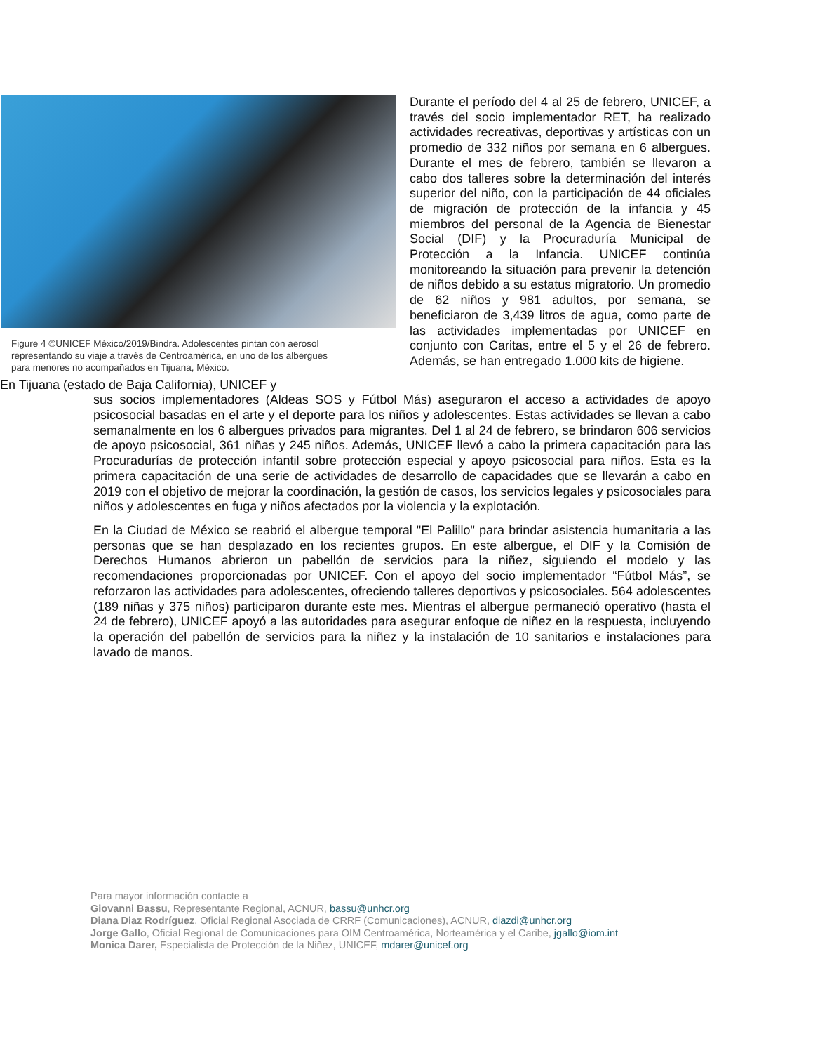Figure 4 ©UNICEF México/2019/Bindra. Adolescentes pintan con aerosol representando su viaje a través de Centroamérica, en uno de los albergues para menores no acompañados en Tijuana, México.
Durante el período del 4 al 25 de febrero, UNICEF, a través del socio implementador RET, ha realizado actividades recreativas, deportivas y artísticas con un promedio de 332 niños por semana en 6 albergues. Durante el mes de febrero, también se llevaron a cabo dos talleres sobre la determinación del interés superior del niño, con la participación de 44 oficiales de migración de protección de la infancia y 45 miembros del personal de la Agencia de Bienestar Social (DIF) y la Procuraduría Municipal de Protección a la Infancia. UNICEF continúa monitoreando la situación para prevenir la detención de niños debido a su estatus migratorio. Un promedio de 62 niños y 981 adultos, por semana, se beneficiaron de 3,439 litros de agua, como parte de las actividades implementadas por UNICEF en conjunto con Caritas, entre el 5 y el 26 de febrero. Además, se han entregado 1.000 kits de higiene.
En Tijuana (estado de Baja California), UNICEF y
sus socios implementadores (Aldeas SOS y Fútbol Más) aseguraron el acceso a actividades de apoyo psicosocial basadas en el arte y el deporte para los niños y adolescentes. Estas actividades se llevan a cabo semanalmente en los 6 albergues privados para migrantes. Del 1 al 24 de febrero, se brindaron 606 servicios de apoyo psicosocial, 361 niñas y 245 niños. Además, UNICEF llevó a cabo la primera capacitación para las Procuradurías de protección infantil sobre protección especial y apoyo psicosocial para niños. Esta es la primera capacitación de una serie de actividades de desarrollo de capacidades que se llevarán a cabo en 2019 con el objetivo de mejorar la coordinación, la gestión de casos, los servicios legales y psicosociales para niños y adolescentes en fuga y niños afectados por la violencia y la explotación.
En la Ciudad de México se reabrió el albergue temporal "El Palillo" para brindar asistencia humanitaria a las personas que se han desplazado en los recientes grupos. En este albergue, el DIF y la Comisión de Derechos Humanos abrieron un pabellón de servicios para la niñez, siguiendo el modelo y las recomendaciones proporcionadas por UNICEF. Con el apoyo del socio implementador “Fútbol Más”, se reforzaron las actividades para adolescentes, ofreciendo talleres deportivos y psicosociales. 564 adolescentes (189 niñas y 375 niños) participaron durante este mes. Mientras el albergue permaneció operativo (hasta el 24 de febrero), UNICEF apoyó a las autoridades para asegurar enfoque de niñez en la respuesta, incluyendo la operación del pabellón de servicios para la niñez y la instalación de 10 sanitarios e instalaciones para lavado de manos.
Para mayor información contacte a
Giovanni Bassu, Representante Regional, ACNUR, bassu@unhcr.org
Diana Diaz Rodríguez, Oficial Regional Asociada de CRRF (Comunicaciones), ACNUR, diazdi@unhcr.org
Jorge Gallo, Oficial Regional de Comunicaciones para OIM Centroamérica, Norteamérica y el Caribe, jgallo@iom.int
Monica Darer, Especialista de Protección de la Niñez, UNICEF, mdarer@unicef.org